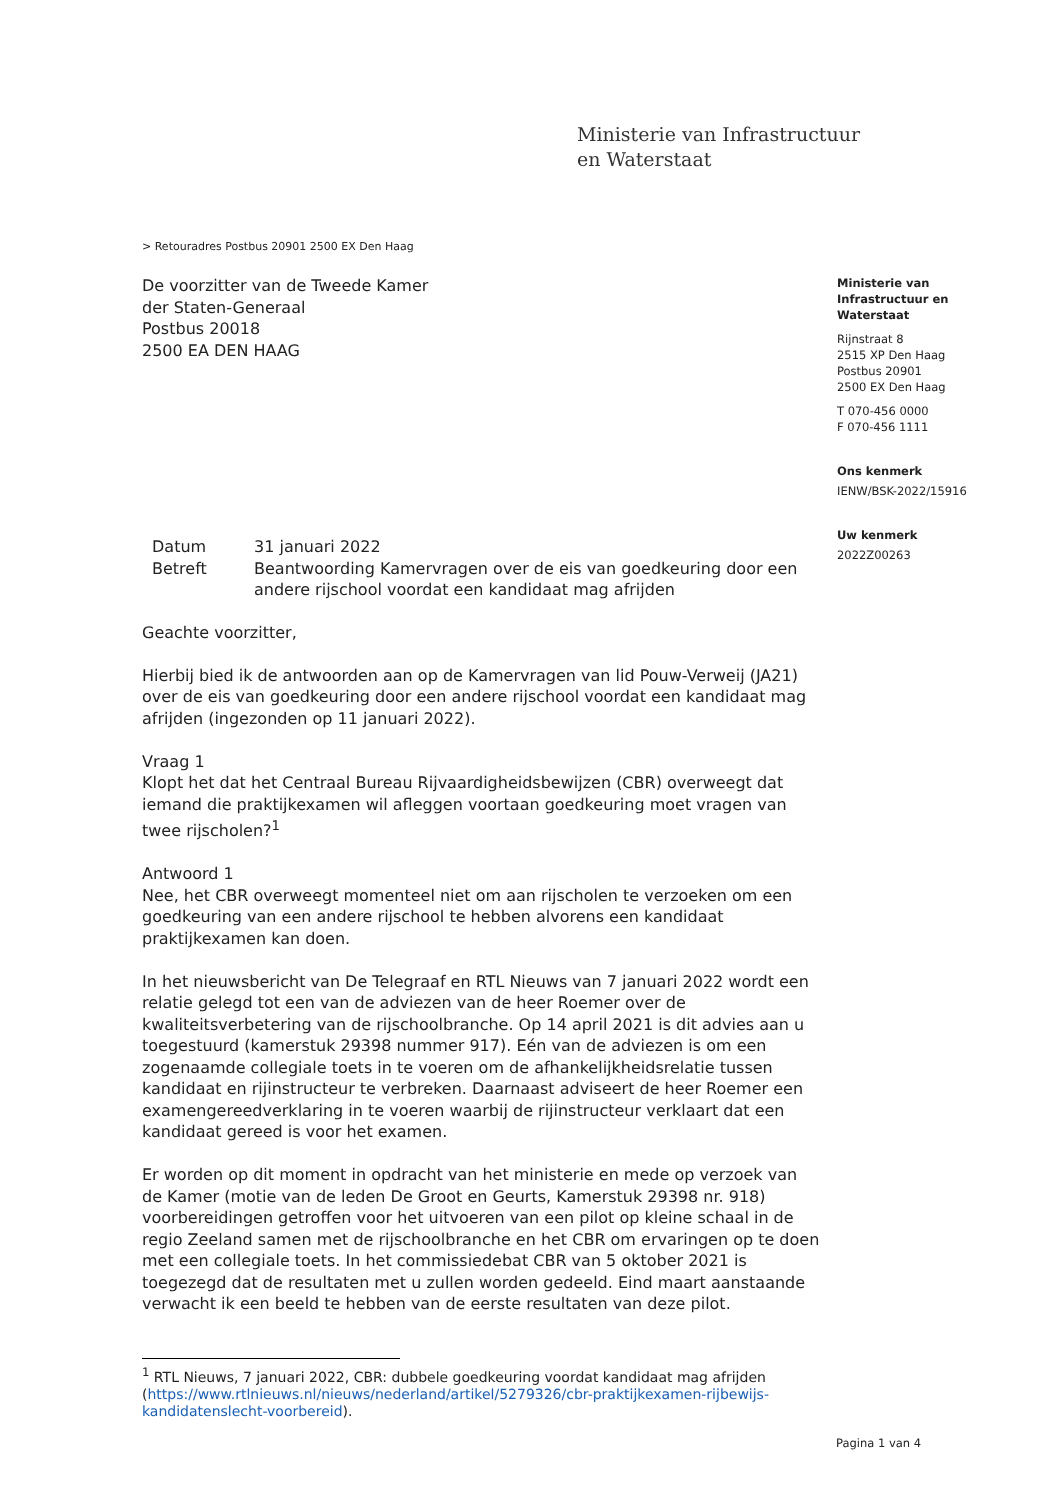Ministerie van Infrastructuur
en Waterstaat
> Retouradres Postbus 20901 2500 EX Den Haag
De voorzitter van de Tweede Kamer
der Staten-Generaal
Postbus 20018
2500 EA DEN HAAG
Ministerie van
Infrastructuur en
Waterstaat
Rijnstraat 8
2515 XP Den Haag
Postbus 20901
2500 EX Den Haag
T 070-456 0000
F 070-456 1111
Ons kenmerk
IENW/BSK-2022/15916
Uw kenmerk
2022Z00263
| Datum | 31 januari 2022 |
| Betreft | Beantwoording Kamervragen over de eis van goedkeuring door een andere rijschool voordat een kandidaat mag afrijden |
Geachte voorzitter,
Hierbij bied ik de antwoorden aan op de Kamervragen van lid Pouw-Verweij (JA21) over de eis van goedkeuring door een andere rijschool voordat een kandidaat mag afrijden (ingezonden op 11 januari 2022).
Vraag 1
Klopt het dat het Centraal Bureau Rijvaardigheidsbewijzen (CBR) overweegt dat iemand die praktijkexamen wil afleggen voortaan goedkeuring moet vragen van twee rijscholen?<sup>1</sup>
Antwoord 1
Nee, het CBR overweegt momenteel niet om aan rijscholen te verzoeken om een goedkeuring van een andere rijschool te hebben alvorens een kandidaat praktijkexamen kan doen.
In het nieuwsbericht van De Telegraaf en RTL Nieuws van 7 januari 2022 wordt een relatie gelegd tot een van de adviezen van de heer Roemer over de kwaliteitsverbetering van de rijschoolbranche. Op 14 april 2021 is dit advies aan u toegestuurd (kamerstuk 29398 nummer 917). Eén van de adviezen is om een zogenaamde collegiale toets in te voeren om de afhankelijkheidsrelatie tussen kandidaat en rijinstructeur te verbreken. Daarnaast adviseert de heer Roemer een examengereedverklaring in te voeren waarbij de rijinstructeur verklaart dat een kandidaat gereed is voor het examen.
Er worden op dit moment in opdracht van het ministerie en mede op verzoek van de Kamer (motie van de leden De Groot en Geurts, Kamerstuk 29398 nr. 918) voorbereidingen getroffen voor het uitvoeren van een pilot op kleine schaal in de regio Zeeland samen met de rijschoolbranche en het CBR om ervaringen op te doen met een collegiale toets. In het commissiedebat CBR van 5 oktober 2021 is toegezegd dat de resultaten met u zullen worden gedeeld. Eind maart aanstaande verwacht ik een beeld te hebben van de eerste resultaten van deze pilot.
<sup>1</sup> RTL Nieuws, 7 januari 2022, CBR: dubbele goedkeuring voordat kandidaat mag afrijden (https://www.rtlnieuws.nl/nieuws/nederland/artikel/5279326/cbr-praktijkexamen-rijbewijs-kandidatenslecht-voorbereid).
Pagina 1 van 4